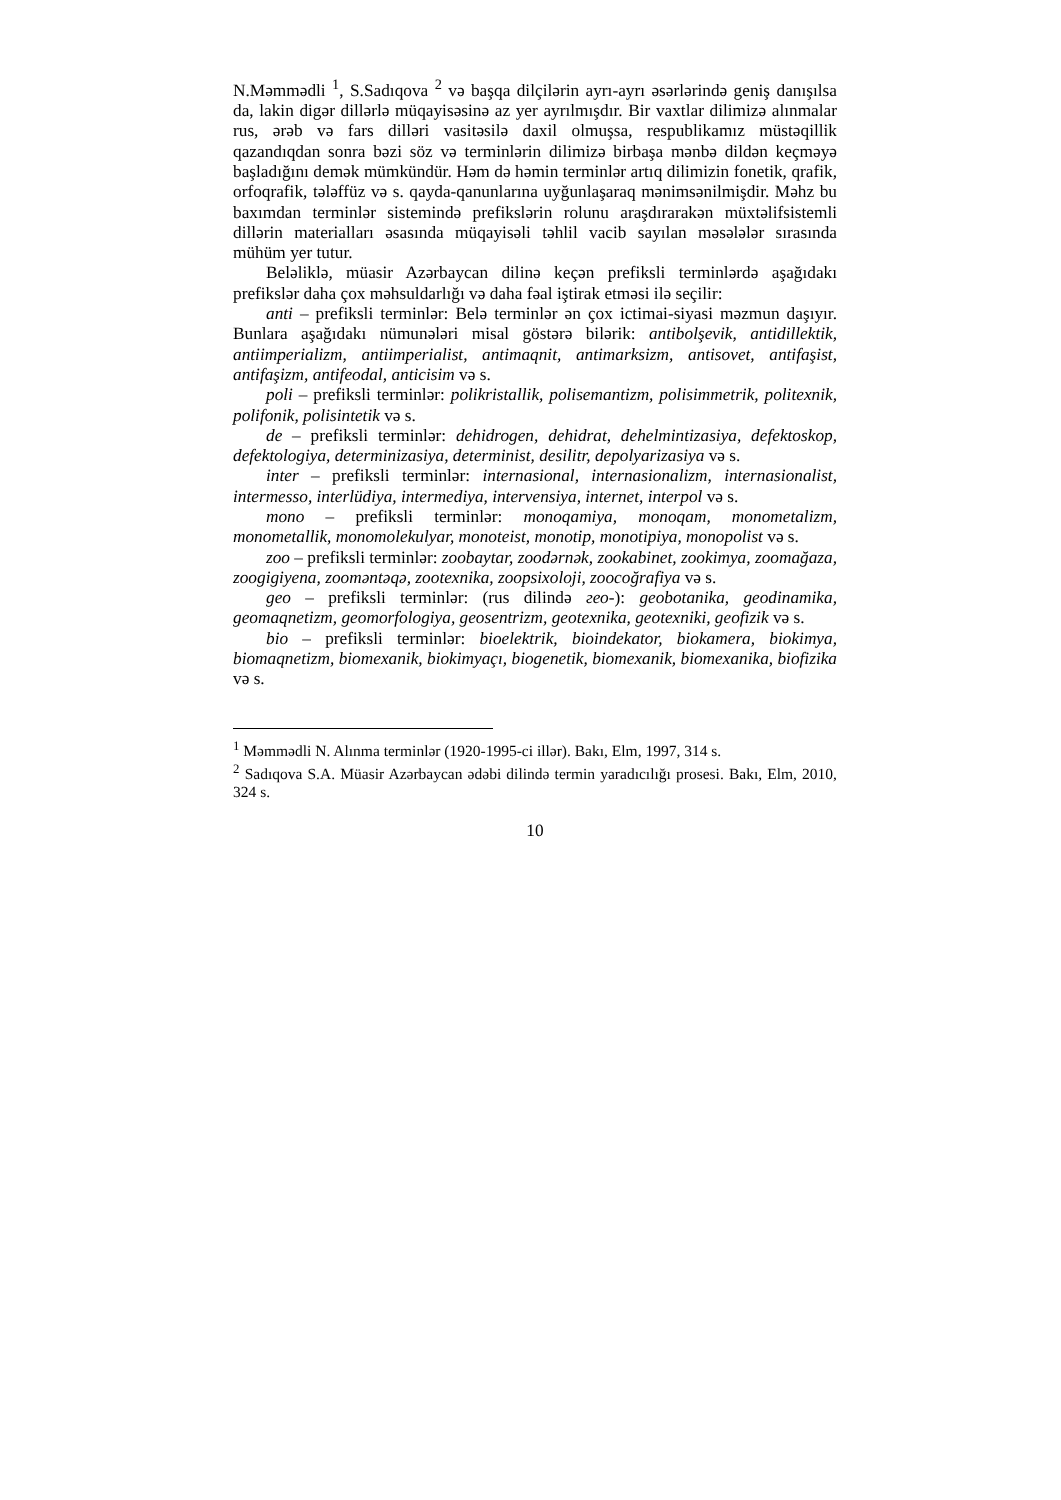N.Məmmədli <sup>1</sup>, S.Sadıqova <sup>2</sup> və başqa dilçilərin ayrı-ayrı əsərlərində geniş danışılsa da, lakin digər dillərlə müqayisəsinə az yer ayrılmışdır. Bir vaxtlar dilimizə alınmalar rus, ərəb və fars dilləri vasitəsilə daxil olmuşsa, respublikamız müstəqillik qazandıqdan sonra bəzi söz və terminlərin dilimizə birbaşa mənbə dildən keçməyə başladığını demək mümkündür. Həm də həmin terminlər artıq dilimizin fonetik, qrafik, orfoqrafik, tələffüz və s. qayda-qanunlarına uyğunlaşaraq mənimsənilmişdir. Məhz bu baxımdan terminlər sistemində prefikslərin rolunu araşdırarakən müxtəlifsistemli dillərin materialları əsasında müqayisəli təhlil vacib sayılan məsələlər sırasında mühüm yer tutur.
Beləliklə, müasir Azərbaycan dilinə keçən prefiksli terminlərdə aşağıdakı prefikslər daha çox məhsuldarlığı və daha fəal iştirak etməsi ilə seçilir:
anti – prefiksli terminlər: Belə terminlər ən çox ictimai-siyasi məzmun daşıyır. Bunlara aşağıdakı nümunələri misal göstərə bilərik: antibolşevik, antidillektik, antiimperializm, antiimperialist, antimaqnit, antimarksizm, antisovet, antifaşist, antifaşizm, antifeodal, anticisim və s.
poli – prefiksli terminlər: polikristallik, polisemantizm, polisimmetrik, politexnik, polifonik, polisintetik və s.
de – prefiksli terminlər: dehidrogen, dehidrat, dehelmintizasiya, defektoskop, defektologiya, determinizasiya, determinist, desilitr, depolyarizasiya və s.
inter – prefiksli terminlər: internasional, internasionalizm, internasionalist, intermesso, interlüdiya, intermediya, intervensiya, internet, interpol və s.
mono – prefiksli terminlər: monoqamiya, monoqam, monometalizm, monometallik, monomolekulyar, monoteist, monotip, monotipiya, monopolist və s.
zoo – prefiksli terminlər: zoobaytar, zoodərnək, zookabinet, zookimya, zoomağaza, zoogigiyena, zoomәntәqә, zootexnika, zoopsixoloji, zoocoğrafiya və s.
geo – prefiksli terminlər: (rus dilində гео-): geobotanika, geodinamika, geomaqnetizm, geomorfologiya, geosentrizm, geotexnika, geotexniki, geofizik və s.
bio – prefiksli terminlər: bioelektrik, bioindekator, biokamera, biokimya, biomaqnetizm, biomexanik, biokimyaçı, biogenetik, biomexanik, biomexanika, biofizika və s.
<sup>1</sup> Məmmədli N. Alınma terminlər (1920-1995-ci illər). Bakı, Elm, 1997, 314 s.
<sup>2</sup> Sadıqova S.A. Müasir Azərbaycan ədəbi dilində termin yaradıcılığı prosesi. Bakı, Elm, 2010, 324 s.
10